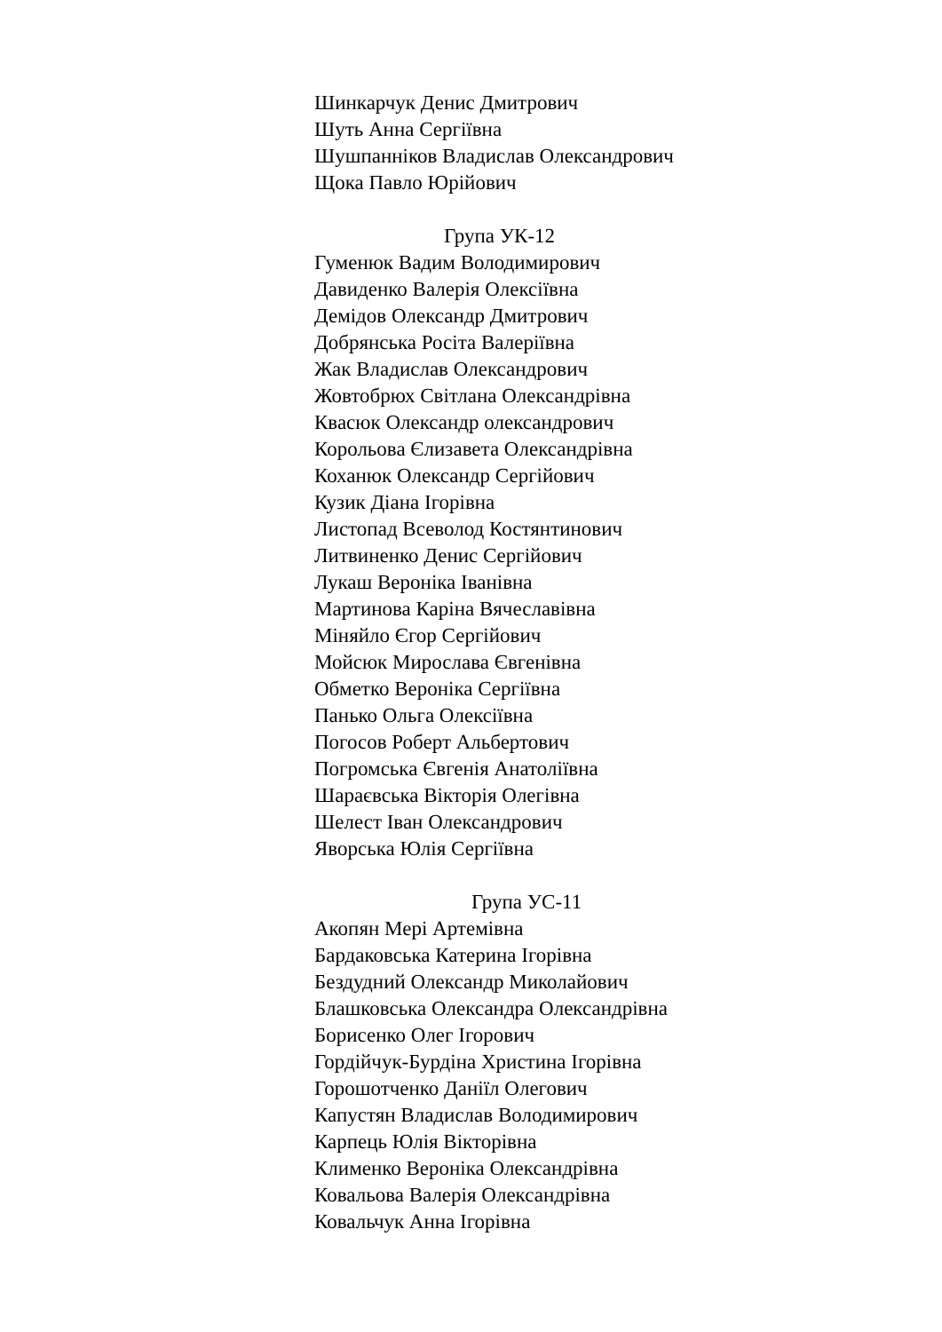Шинкарчук Денис Дмитрович
Шуть Анна Сергіївна
Шушпанніков Владислав Олександрович
Щока Павло Юрійович
Група УК-12
Гуменюк Вадим Володимирович
Давиденко Валерія Олексіївна
Демідов Олександр Дмитрович
Добрянська Росіта Валеріївна
Жак Владислав Олександрович
Жовтобрюх Світлана Олександрівна
Квасюк Олександр олександрович
Корольова Єлизавета Олександрівна
Коханюк Олександр Сергійович
Кузик Діана Ігорівна
Листопад Всеволод Костянтинович
Литвиненко Денис Сергійович
Лукаш Вероніка Іванівна
Мартинова Каріна Вячеславівна
Міняйло Єгор Сергійович
Мойсюк Мирослава Євгенівна
Обметко Вероніка Сергіївна
Панько Ольга Олексіївна
Погосов Роберт Альбертович
Погромська Євгенія Анатоліївна
Шараєвська Вікторія Олегівна
Шелест Іван Олександрович
Яворська Юлія Сергіївна
Група УС-11
Акопян Мері Артемівна
Бардаковська Катерина Ігорівна
Бездудний Олександр Миколайович
Блашковська Олександра Олександрівна
Борисенко Олег Ігорович
Гордійчук-Бурдіна Христина Ігорівна
Горошотченко Даніїл Олегович
Капустян Владислав Володимирович
Карпець Юлія Вікторівна
Клименко Вероніка Олександрівна
Ковальова Валерія Олександрівна
Ковальчук Анна Ігорівна